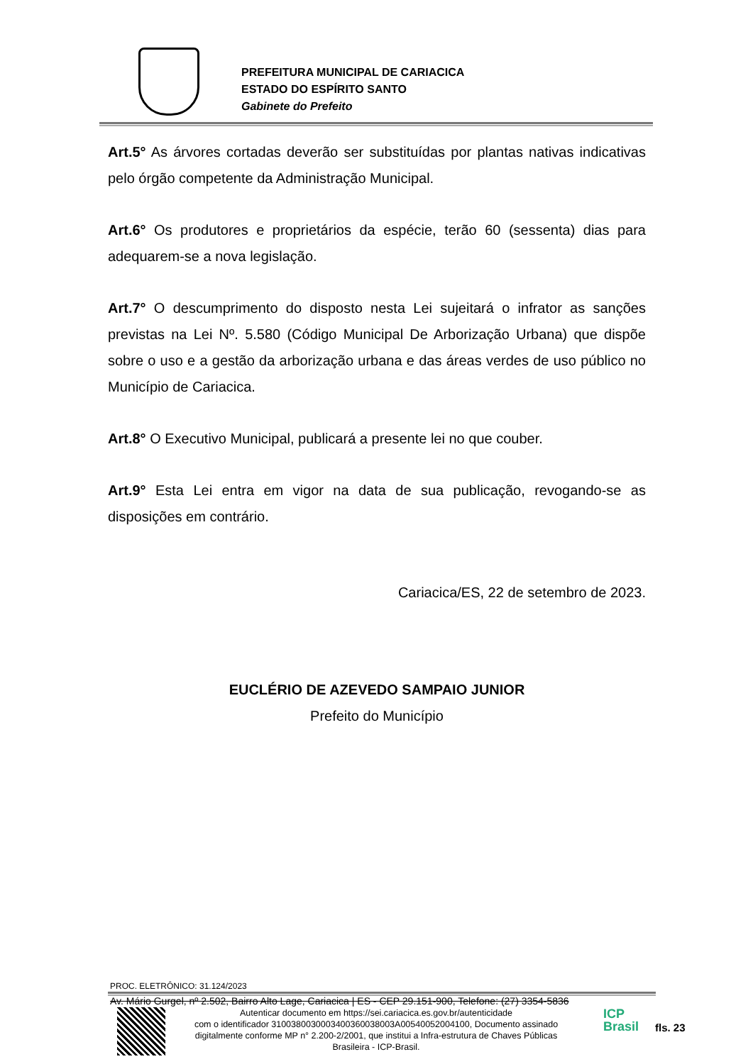PREFEITURA MUNICIPAL DE CARIACICA
ESTADO DO ESPÍRITO SANTO
Gabinete do Prefeito
Art.5° As árvores cortadas deverão ser substituídas por plantas nativas indicativas pelo órgão competente da Administração Municipal.
Art.6° Os produtores e proprietários da espécie, terão 60 (sessenta) dias para adequarem-se a nova legislação.
Art.7° O descumprimento do disposto nesta Lei sujeitará o infrator as sanções previstas na Lei Nº. 5.580 (Código Municipal De Arborização Urbana) que dispõe sobre o uso e a gestão da arborização urbana e das áreas verdes de uso público no Município de Cariacica.
Art.8° O Executivo Municipal, publicará a presente lei no que couber.
Art.9° Esta Lei entra em vigor na data de sua publicação, revogando-se as disposições em contrário.
Cariacica/ES, 22 de setembro de 2023.
EUCLÉRIO DE AZEVEDO SAMPAIO JUNIOR
Prefeito do Município
PROC. ELETRÔNICO: 31.124/2023
Av. Mário Gurgel, nº 2.502, Bairro Alto Lage, Cariacica | ES - CEP 29.151-900, Telefone: (27) 3354-5836
Autenticar documento em https://sei.cariacica.es.gov.br/autenticidade
com o identificador 3100380030003400360038003A00540052004100, Documento assinado digitalmente conforme MP n° 2.200-2/2001, que institui a Infra-estrutura de Chaves Públicas Brasileira - ICP-Brasil.
ICP
Brasil
fls. 23